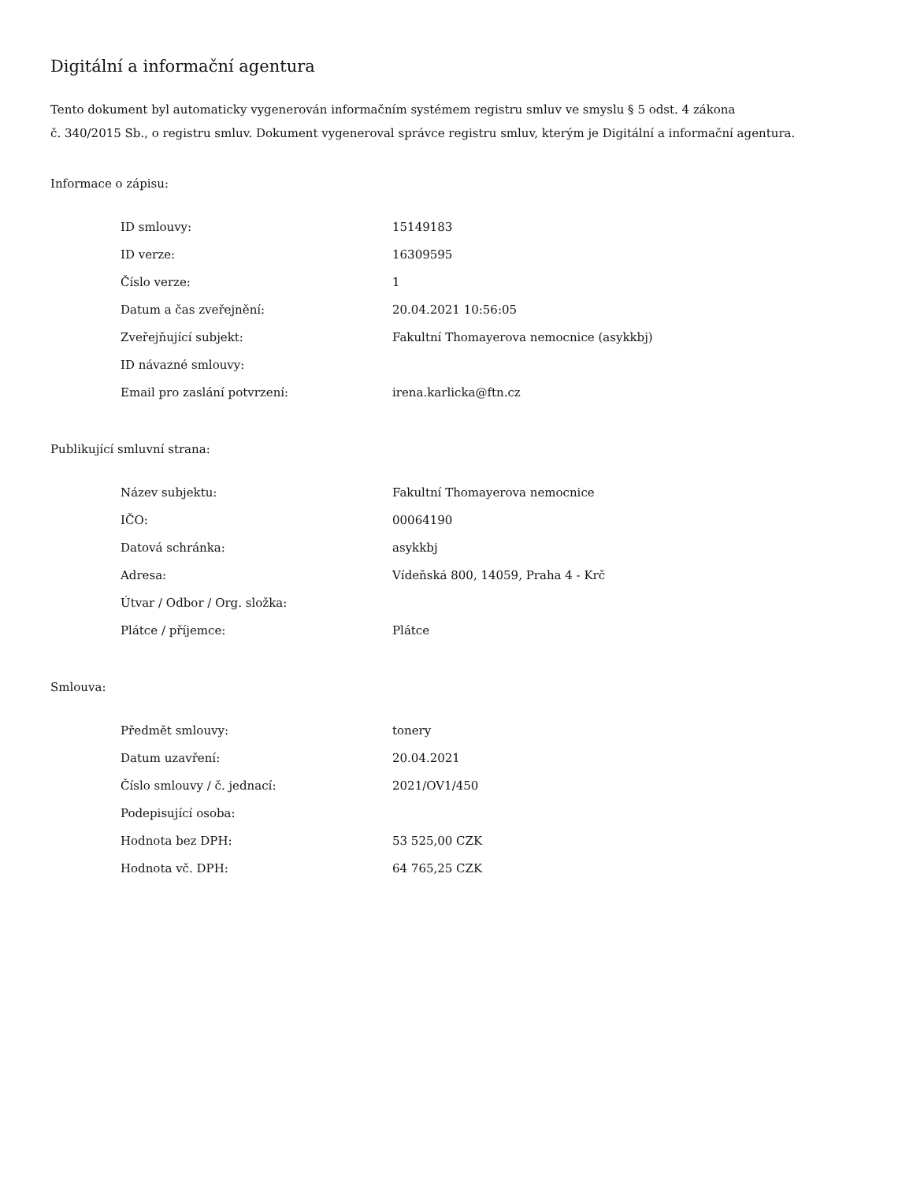Digitální a informační agentura
Tento dokument byl automaticky vygenerován informačním systémem registru smluv ve smyslu § 5 odst. 4 zákona
č. 340/2015 Sb., o registru smluv. Dokument vygeneroval správce registru smluv, kterým je Digitální a informační agentura.
Informace o zápisu:
| ID smlouvy: | 15149183 |
| ID verze: | 16309595 |
| Číslo verze: | 1 |
| Datum a čas zveřejnění: | 20.04.2021 10:56:05 |
| Zveřejňující subjekt: | Fakultní Thomayerova nemocnice (asykkbj) |
| ID návazné smlouvy: | |
| Email pro zaslání potvrzení: | irena.karlicka@ftn.cz |
Publikující smluvní strana:
| Název subjektu: | Fakultní Thomayerova nemocnice |
| IČO: | 00064190 |
| Datová schránka: | asykkbj |
| Adresa: | Vídeňská 800, 14059, Praha 4 - Krč |
| Útvar / Odbor / Org. složka: | |
| Plátce / příjemce: | Plátce |
Smlouva:
| Předmět smlouvy: | tonery |
| Datum uzavření: | 20.04.2021 |
| Číslo smlouvy / č. jednací: | 2021/OV1/450 |
| Podepisující osoba: | |
| Hodnota bez DPH: | 53 525,00 CZK |
| Hodnota vč. DPH: | 64 765,25 CZK |